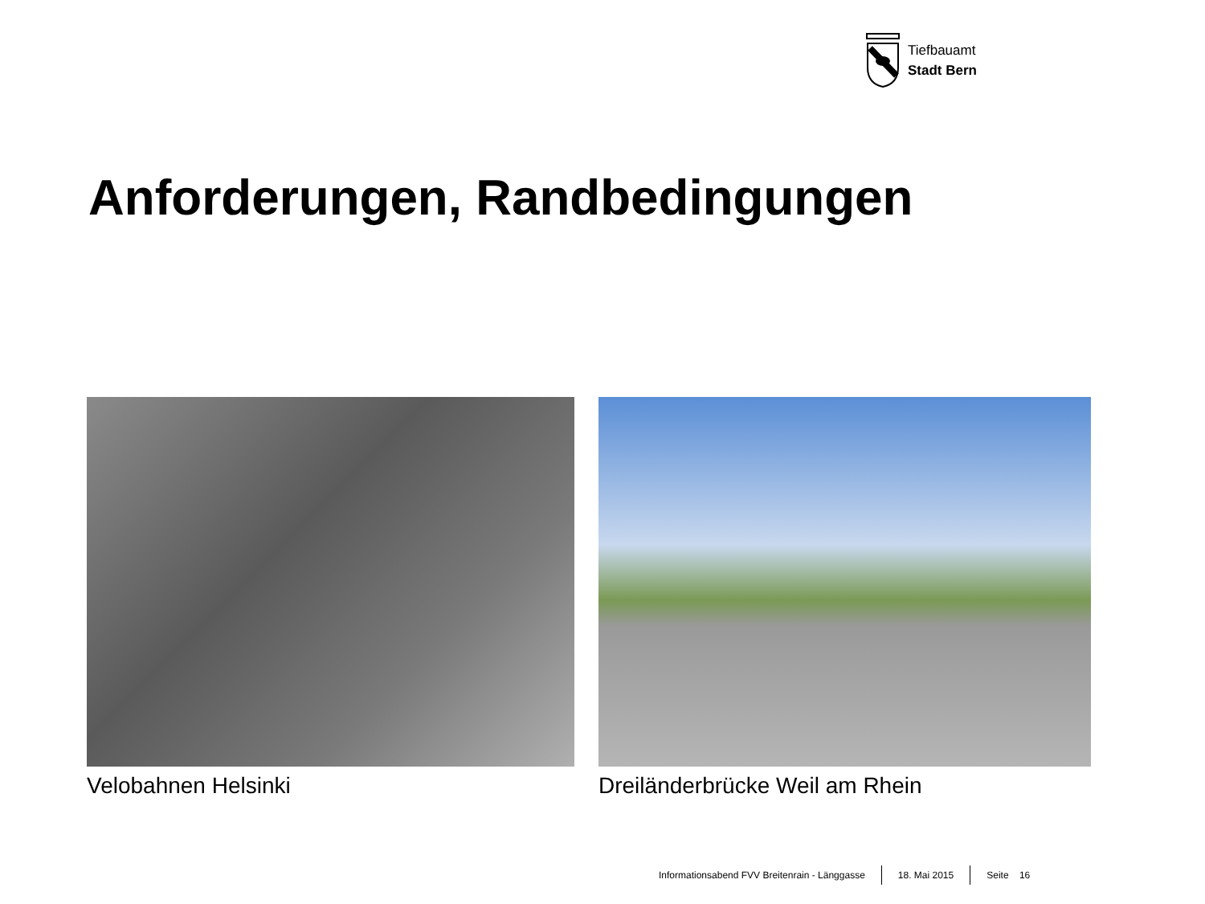Tiefbauamt
Stadt Bern
Anforderungen, Randbedingungen
Velobahnen Helsinki Dreiländerbrücke Weil am Rhein
Informationsabend FVV Breitenrain - Länggasse 18. Mai 2015 Seite 16